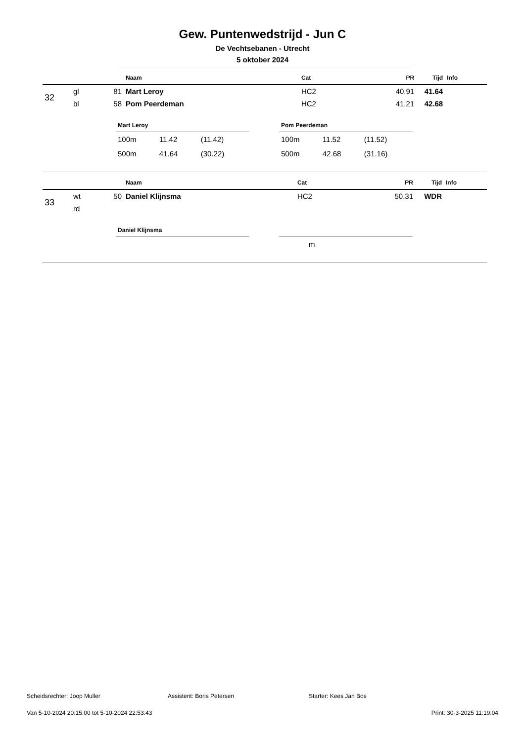Gew. Puntenwedstrijd - Jun C
De Vechtsebanen - Utrecht
5 oktober 2024
| | | | Naam | Cat | PR | Tijd | Info |
| --- | --- | --- | --- | --- | --- | --- | --- |
| 32 | gl | 81 | Mart Leroy | HC2 | 40.91 | 41.64 | |
| | bl | 58 | Pom Peerdeman | HC2 | 41.21 | 42.68 | |
Mart Leroy
| 100m | 11.42 | (11.42) |
| 500m | 41.64 | (30.22) |
Pom Peerdeman
| 100m | 11.52 | (11.52) |
| 500m | 42.68 | (31.16) |
| | | | Naam | Cat | PR | Tijd | Info |
| --- | --- | --- | --- | --- | --- | --- | --- |
| 33 | wt | 50 | Daniel Klijnsma | HC2 | 50.31 | WDR | |
| | rd | | | | | | |
Daniel Klijnsma
| m |
Scheidsrechter: Joop Muller Assistent: Boris Petersen Starter: Kees Jan Bos
Van 5-10-2024 20:15:00 tot 5-10-2024 22:53:43 Print: 30-3-2025 11:19:04